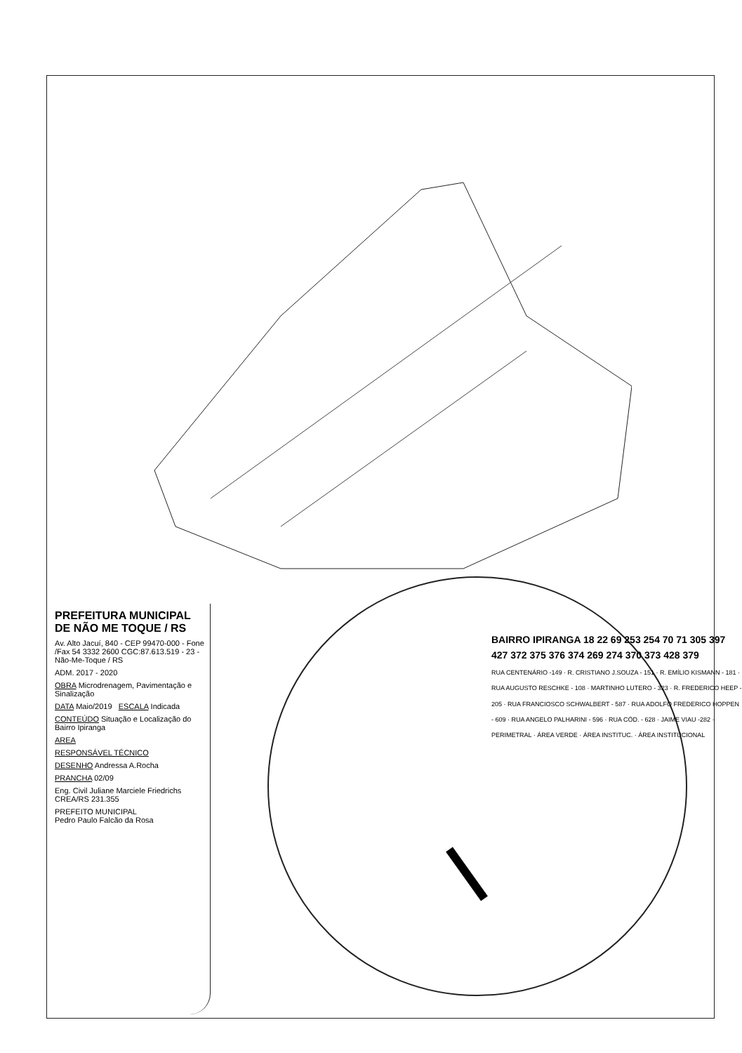PREFEITURA MUNICIPAL DE NÃO ME TOQUE / RS
Av. Alto Jacuí, 840 - CEP 99470-000 - Fone /Fax 54 3332 2600 CGC:87.613.519 - 23 - Não-Me-Toque / RS
ADM. 2017 - 2020
OBRA Microdrenagem, Pavimentação e Sinalização
DATA Maio/2019 ESCALA Indicada
CONTEÚDO Situação e Localização do Bairro Ipiranga
AREA
RESPONSÁVEL TÉCNICO
DESENHO Andressa A.Rocha
PRANCHA 02/09
Eng. Civil Juliane Marciele Friedrichs
CREA/RS 231.355
PREFEITO MUNICIPAL
Pedro Paulo Falcão da Rosa
BAIRRO IPIRANGA 18 22 69 253 254 70 71 305 397 427 372 375 376 374 269 274 370 373 428 379
RUA CENTENÁRIO -149 · R. CRISTIANO J.SOUZA - 151 · R. EMÍLIO KISMANN - 181 · RUA AUGUSTO RESCHKE - 108 · MARTINHO LUTERO - 323 · R. FREDERICO HEEP - 205 · RUA FRANCIOSCO SCHWALBERT - 587 · RUA ADOLFO FREDERICO HOPPEN - 609 · RUA ANGELO PALHARINI - 596 · RUA CÓD. - 628 · JAIME VIAU -282 · PERIMETRAL · ÁREA VERDE · ÁREA INSTITUC. · ÁREA INSTITUCIONAL